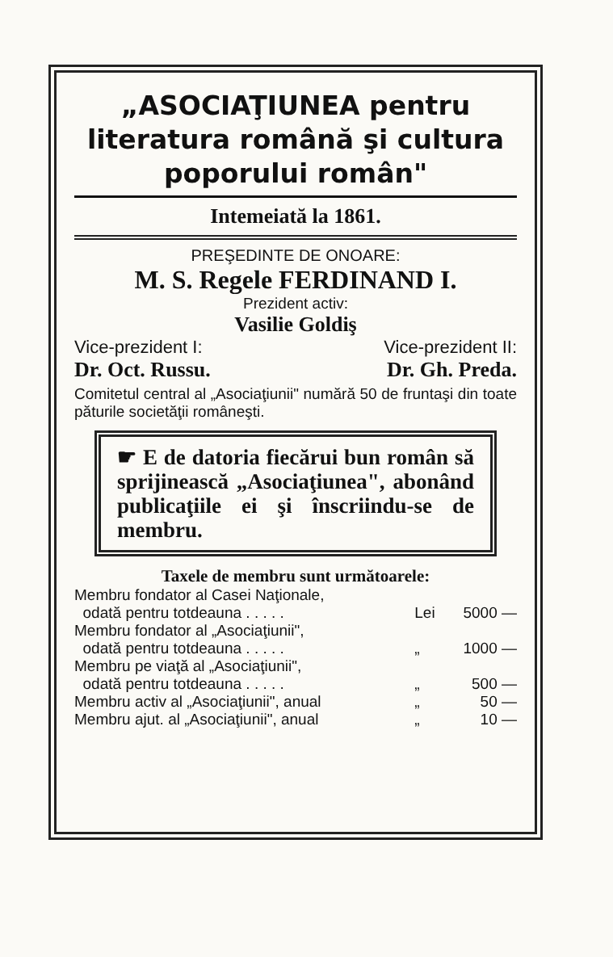„ASOCIAŢIUNEA pentru literatura română şi cultura poporului român"
Intemeiată la 1861.
PREŞEDINTE DE ONOARE:
M. S. Regele FERDINAND I.
Prezident activ:
Vasilie Goldiş
Vice-prezident I: Vice-prezident II:
Dr. Oct. Russu. Dr. Gh. Preda.
Comitetul central al „Asociaţiunii" numără 50 de fruntaşi din toate păturile societăţii româneşti.
☛ E de datoria fiecărui bun român să sprijinească „Asociaţiunea", abonând publicaţiile ei şi înscriindu-se de membru.
Taxele de membru sunt următoarele:
| Membru fondator al Casei Naţionale, | | |
| odată pentru totdeauna . . . . . | Lei | 5000 — |
| Membru fondator al „Asociaţiunii", | | |
| odată pentru totdeauna . . . . . | „ | 1000 — |
| Membru pe viaţă al „Asociaţiunii", | | |
| odată pentru totdeauna . . . . . | „ | 500 — |
| Membru activ al „Asociaţiunii", anual | „ | 50 — |
| Membru ajut. al „Asociaţiunii", anual | „ | 10 — |